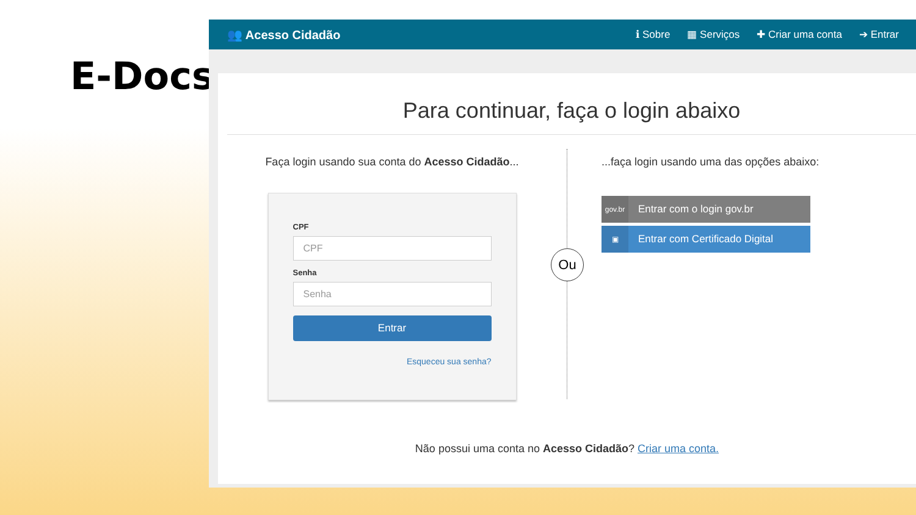E-Docs
👥 Acesso Cidadão
ℹ Sobre ▦ Serviços ✚ Criar uma conta ➔ Entrar
Para continuar, faça o login abaixo
Faça login usando sua conta do Acesso Cidadão...
CPF
CPF
Senha
Senha
Entrar
Esqueceu sua senha?
Ou
...faça login usando uma das opções abaixo:
gov.br Entrar com o login gov.br
▣ Entrar com Certificado Digital
Não possui uma conta no Acesso Cidadão? Criar uma conta.